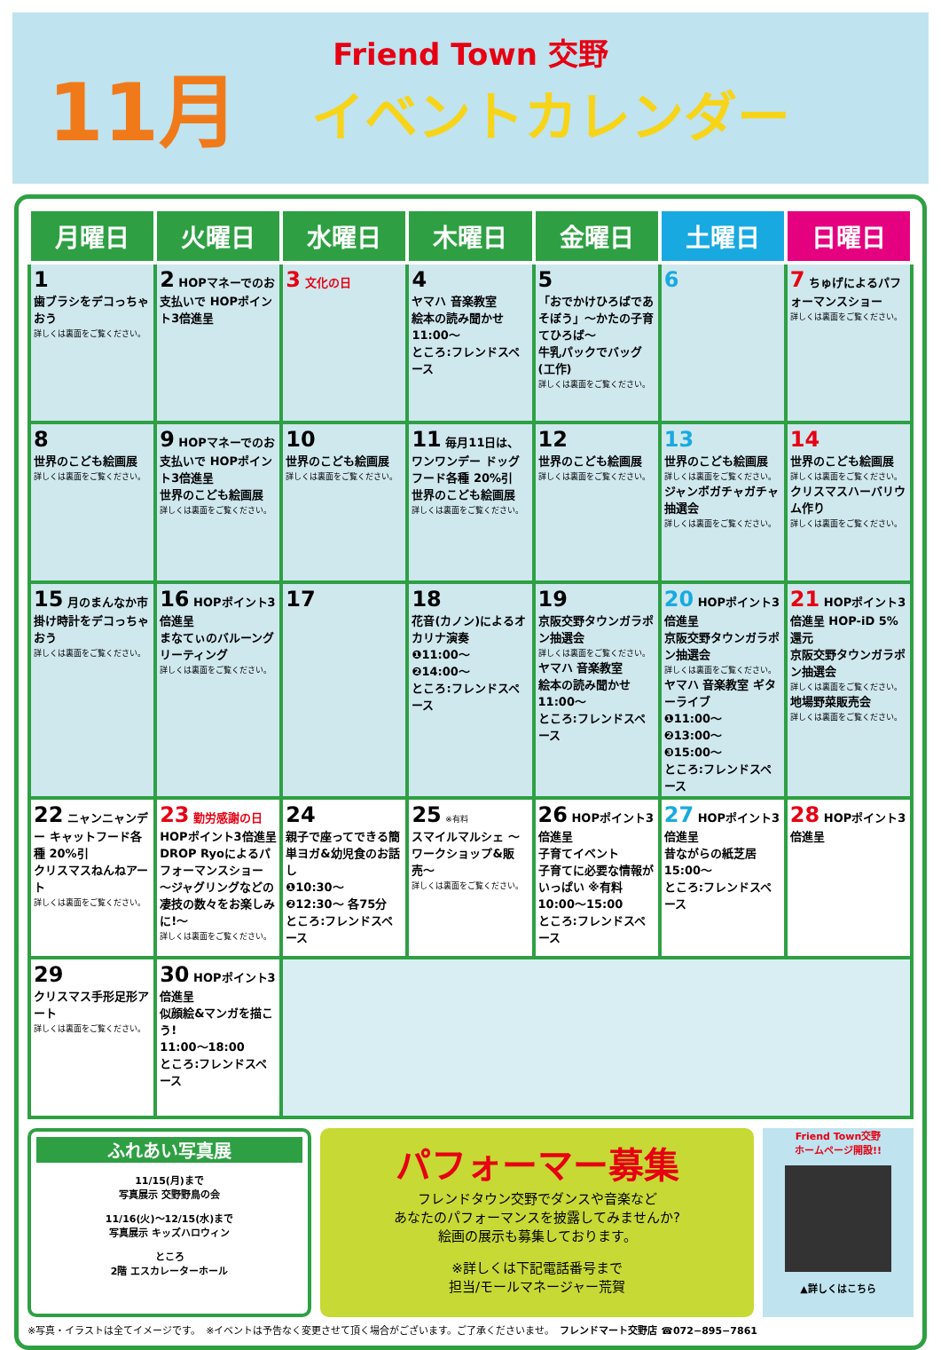11月
Friend Town 交野
イベントカレンダー
| 月曜日 | 火曜日 | 水曜日 | 木曜日 | 金曜日 | 土曜日 | 日曜日 |
| --- | --- | --- | --- | --- | --- | --- |
| 1 歯ブラシをデコっちゃおう 詳しくは裏面をご覧ください。 | 2 HOPマネーでのお支払いで HOPポイント3倍進呈 | 3 文化の日 | 4 ヤマハ 音楽教室 絵本の読み聞かせ 11:00〜 ところ:フレンドスペース | 5 「おでかけひろばであそぼう」〜かたの子育てひろば〜 牛乳パックでバッグ(工作) 詳しくは裏面をご覧ください。 | 6 | 7 ちゅげによるパフォーマンスショー 詳しくは裏面をご覧ください。 |
| 8 世界のこども絵画展 詳しくは裏面をご覧ください。 | 9 HOPマネーでのお支払いで HOPポイント3倍進呈 世界のこども絵画展 詳しくは裏面をご覧ください。 | 10 世界のこども絵画展 詳しくは裏面をご覧ください。 | 11 毎月11日は、ワンワンデー ドッグフード各種 20%引 世界のこども絵画展 詳しくは裏面をご覧ください。 | 12 世界のこども絵画展 詳しくは裏面をご覧ください。 | 13 世界のこども絵画展 詳しくは裏面をご覧ください。 ジャンボガチャガチャ抽選会 詳しくは裏面をご覧ください。 | 14 世界のこども絵画展 詳しくは裏面をご覧ください。 クリスマスハーバリウム作り 詳しくは裏面をご覧ください。 |
| 15 月のまんなか市 掛け時計をデコっちゃおう 詳しくは裏面をご覧ください。 | 16 HOPポイント3倍進呈 まなてぃのバルーングリーティング 詳しくは裏面をご覧ください。 | 17 | 18 花音(カノン)によるオカリナ演奏 ❶11:00〜 ❷14:00〜 ところ:フレンドスペース | 19 京阪交野タウンガラポン抽選会 詳しくは裏面をご覧ください。 ヤマハ 音楽教室 絵本の読み聞かせ 11:00〜 ところ:フレンドスペース | 20 HOPポイント3倍進呈 京阪交野タウンガラポン抽選会 詳しくは裏面をご覧ください。 ヤマハ 音楽教室 ギターライブ ❶11:00〜 ❷13:00〜 ❸15:00〜 ところ:フレンドスペース | 21 HOPポイント3倍進呈 HOP-iD 5%還元 京阪交野タウンガラポン抽選会 詳しくは裏面をご覧ください。 地場野菜販売会 詳しくは裏面をご覧ください。 |
| 22 ニャンニャンデー キャットフード各種 20%引 クリスマスねんねアート 詳しくは裏面をご覧ください。 | 23 勤労感謝の日 HOPポイント3倍進呈 DROP Ryoによるパフォーマンスショー 〜ジャグリングなどの凄技の数々をお楽しみに!〜 詳しくは裏面をご覧ください。 | 24 親子で座ってできる簡単ヨガ&幼児食のお話し ❶10:30〜 ❷12:30〜 各75分 ところ:フレンドスペース | 25 ※有料 スマイルマルシェ 〜ワークショップ&販売〜 詳しくは裏面をご覧ください。 | 26 HOPポイント3倍進呈 子育てイベント 子育てに必要な情報がいっぱい ※有料 10:00〜15:00 ところ:フレンドスペース | 27 HOPポイント3倍進呈 昔ながらの紙芝居 15:00〜 ところ:フレンドスペース | 28 HOPポイント3倍進呈 |
| 29 クリスマス手形足形アート 詳しくは裏面をご覧ください。 | 30 HOPポイント3倍進呈 似顔絵&マンガを描こう! 11:00〜18:00 ところ:フレンドスペース | | | | | |
ふれあい写真展
11/15(月)まで
写真展示 交野野鳥の会
11/16(火)〜12/15(水)まで
写真展示 キッズハロウィン
ところ
2階 エスカレーターホール
パフォーマー募集
フレンドタウン交野でダンスや音楽など
あなたのパフォーマンスを披露してみませんか?
絵画の展示も募集しております。
※詳しくは下記電話番号まで
担当/モールマネージャー荒賀
Friend Town交野
ホームページ開設!!
▲詳しくはこちら
※写真・イラストは全てイメージです。　※イベントは予告なく変更させて頂く場合がございます。ご了承くださいませ。　フレンドマート交野店 ☎072−895−7861